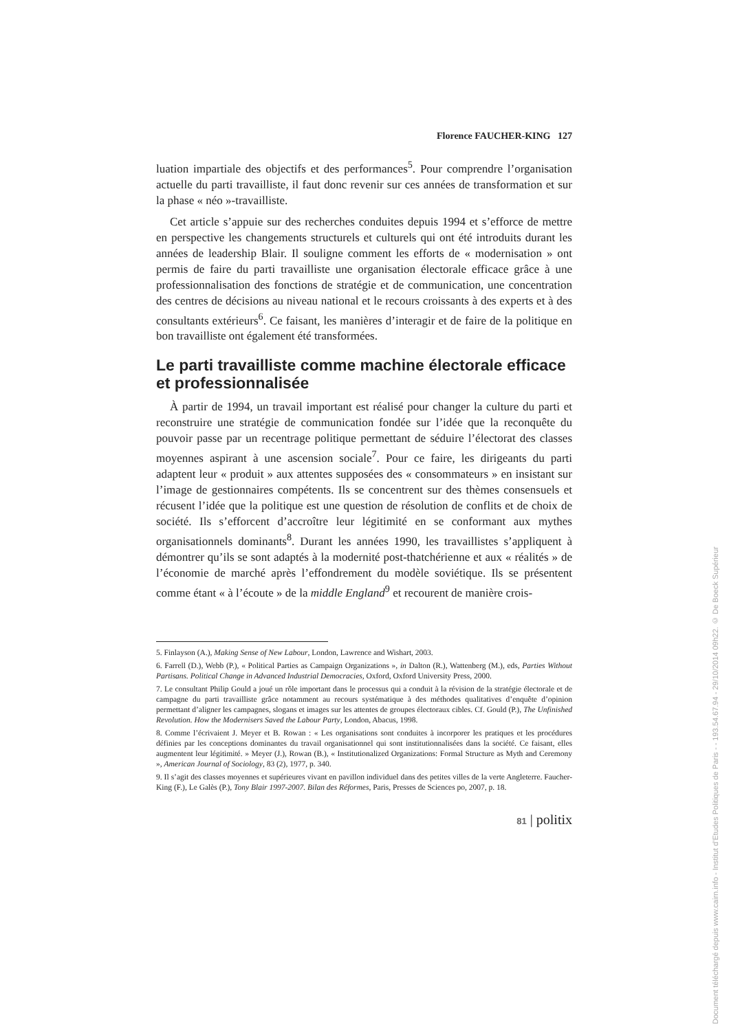Florence FAUCHER-KING 127
luation impartiale des objectifs et des performances<sup>5</sup>. Pour comprendre l’organisation actuelle du parti travailliste, il faut donc revenir sur ces années de transformation et sur la phase « néo »-travailliste.
Cet article s’appuie sur des recherches conduites depuis 1994 et s’efforce de mettre en perspective les changements structurels et culturels qui ont été introduits durant les années de leadership Blair. Il souligne comment les efforts de « modernisation » ont permis de faire du parti travailliste une organisation électorale efficace grâce à une professionnalisation des fonctions de stratégie et de communication, une concentration des centres de décisions au niveau national et le recours croissants à des experts et à des consultants extérieurs<sup>6</sup>. Ce faisant, les manières d’interagir et de faire de la politique en bon travailliste ont également été transformées.
Le parti travailliste comme machine électorale efficace et professionnalisée
À partir de 1994, un travail important est réalisé pour changer la culture du parti et reconstruire une stratégie de communication fondée sur l’idée que la reconquête du pouvoir passe par un recentrage politique permettant de séduire l’électorat des classes moyennes aspirant à une ascension sociale<sup>7</sup>. Pour ce faire, les dirigeants du parti adaptent leur « produit » aux attentes supposées des « consommateurs » en insistant sur l’image de gestionnaires compétents. Ils se concentrent sur des thèmes consensuels et récusent l’idée que la politique est une question de résolution de conflits et de choix de société. Ils s’efforcent d’accroître leur légitimité en se conformant aux mythes organisationnels dominants<sup>8</sup>. Durant les années 1990, les travaillistes s’appliquent à démontrer qu’ils se sont adaptés à la modernité post-thatchérienne et aux « réalités » de l’économie de marché après l’effondrement du modèle soviétique. Ils se présentent comme étant « à l’écoute » de la middle England<sup>9</sup> et recourent de manière crois-
5. Finlayson (A.), Making Sense of New Labour, London, Lawrence and Wishart, 2003.
6. Farrell (D.), Webb (P.), « Political Parties as Campaign Organizations », in Dalton (R.), Wattenberg (M.), eds, Parties Without Partisans. Political Change in Advanced Industrial Democracies, Oxford, Oxford University Press, 2000.
7. Le consultant Philip Gould a joué un rôle important dans le processus qui a conduit à la révision de la stratégie électorale et de campagne du parti travailliste grâce notamment au recours systématique à des méthodes qualitatives d’enquête d’opinion permettant d’aligner les campagnes, slogans et images sur les attentes de groupes électoraux cibles. Cf. Gould (P.), The Unfinished Revolution. How the Modernisers Saved the Labour Party, London, Abacus, 1998.
8. Comme l’écrivaient J. Meyer et B. Rowan : « Les organisations sont conduites à incorporer les pratiques et les procédures définies par les conceptions dominantes du travail organisationnel qui sont institutionnalisées dans la société. Ce faisant, elles augmentent leur légitimité. » Meyer (J.), Rowan (B.), « Institutionalized Organizations: Formal Structure as Myth and Ceremony », American Journal of Sociology, 83 (2), 1977, p. 340.
9. Il s’agit des classes moyennes et supérieures vivant en pavillon individuel dans des petites villes de la verte Angleterre. Faucher-King (F.), Le Galès (P.), Tony Blair 1997-2007. Bilan des Réformes, Paris, Presses de Sciences po, 2007, p. 18.
81 | politix
Document téléchargé depuis www.cairn.info - Institut d'Etudes Politiques de Paris - - 193.54.67.94 - 29/10/2014 09h22. © De Boeck Supérieur